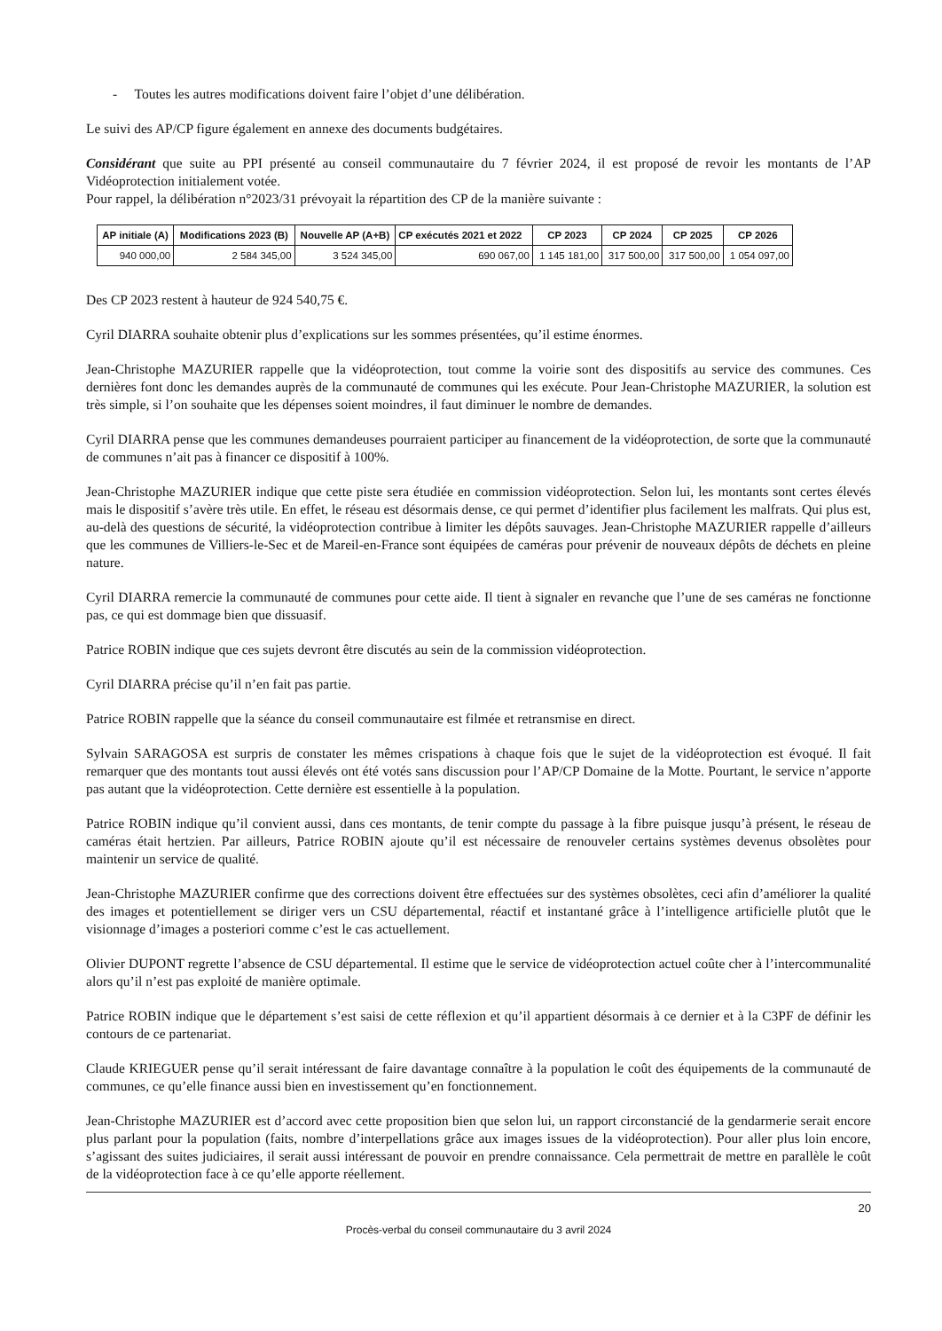- Toutes les autres modifications doivent faire l’objet d’une délibération.
Le suivi des AP/CP figure également en annexe des documents budgétaires.
Considérant que suite au PPI présenté au conseil communautaire du 7 février 2024, il est proposé de revoir les montants de l’AP Vidéoprotection initialement votée.
Pour rappel, la délibération n°2023/31 prévoyait la répartition des CP de la manière suivante :
| AP initiale (A) | Modifications 2023 (B) | Nouvelle AP (A+B) | CP exécutés 2021 et 2022 | CP 2023 | CP 2024 | CP 2025 | CP 2026 |
| --- | --- | --- | --- | --- | --- | --- | --- |
| 940 000,00 | 2 584 345,00 | 3 524 345,00 | 690 067,00 | 1 145 181,00 | 317 500,00 | 317 500,00 | 1 054 097,00 |
Des CP 2023 restent à hauteur de 924 540,75 €.
Cyril DIARRA souhaite obtenir plus d’explications sur les sommes présentées, qu’il estime énormes.
Jean-Christophe MAZURIER rappelle que la vidéoprotection, tout comme la voirie sont des dispositifs au service des communes. Ces dernières font donc les demandes auprès de la communauté de communes qui les exécute. Pour Jean-Christophe MAZURIER, la solution est très simple, si l’on souhaite que les dépenses soient moindres, il faut diminuer le nombre de demandes.
Cyril DIARRA pense que les communes demandeuses pourraient participer au financement de la vidéoprotection, de sorte que la communauté de communes n’ait pas à financer ce dispositif à 100%.
Jean-Christophe MAZURIER indique que cette piste sera étudiée en commission vidéoprotection. Selon lui, les montants sont certes élevés mais le dispositif s’avère très utile. En effet, le réseau est désormais dense, ce qui permet d’identifier plus facilement les malfrats. Qui plus est, au-delà des questions de sécurité, la vidéoprotection contribue à limiter les dépôts sauvages. Jean-Christophe MAZURIER rappelle d’ailleurs que les communes de Villiers-le-Sec et de Mareil-en-France sont équipées de caméras pour prévenir de nouveaux dépôts de déchets en pleine nature.
Cyril DIARRA remercie la communauté de communes pour cette aide. Il tient à signaler en revanche que l’une de ses caméras ne fonctionne pas, ce qui est dommage bien que dissuasif.
Patrice ROBIN indique que ces sujets devront être discutés au sein de la commission vidéoprotection.
Cyril DIARRA précise qu’il n’en fait pas partie.
Patrice ROBIN rappelle que la séance du conseil communautaire est filmée et retransmise en direct.
Sylvain SARAGOSA est surpris de constater les mêmes crispations à chaque fois que le sujet de la vidéoprotection est évoqué. Il fait remarquer que des montants tout aussi élevés ont été votés sans discussion pour l’AP/CP Domaine de la Motte. Pourtant, le service n’apporte pas autant que la vidéoprotection. Cette dernière est essentielle à la population.
Patrice ROBIN indique qu’il convient aussi, dans ces montants, de tenir compte du passage à la fibre puisque jusqu’à présent, le réseau de caméras était hertzien. Par ailleurs, Patrice ROBIN ajoute qu’il est nécessaire de renouveler certains systèmes devenus obsolètes pour maintenir un service de qualité.
Jean-Christophe MAZURIER confirme que des corrections doivent être effectuées sur des systèmes obsolètes, ceci afin d’améliorer la qualité des images et potentiellement se diriger vers un CSU départemental, réactif et instantané grâce à l’intelligence artificielle plutôt que le visionnage d’images a posteriori comme c’est le cas actuellement.
Olivier DUPONT regrette l’absence de CSU départemental. Il estime que le service de vidéoprotection actuel coûte cher à l’intercommunalité alors qu’il n’est pas exploité de manière optimale.
Patrice ROBIN indique que le département s’est saisi de cette réflexion et qu’il appartient désormais à ce dernier et à la C3PF de définir les contours de ce partenariat.
Claude KRIEGUER pense qu’il serait intéressant de faire davantage connaître à la population le coût des équipements de la communauté de communes, ce qu’elle finance aussi bien en investissement qu’en fonctionnement.
Jean-Christophe MAZURIER est d’accord avec cette proposition bien que selon lui, un rapport circonstancié de la gendarmerie serait encore plus parlant pour la population (faits, nombre d’interpellations grâce aux images issues de la vidéoprotection). Pour aller plus loin encore, s’agissant des suites judiciaires, il serait aussi intéressant de pouvoir en prendre connaissance. Cela permettrait de mettre en parallèle le coût de la vidéoprotection face à ce qu’elle apporte réellement.
20
Procès-verbal du conseil communautaire du 3 avril 2024